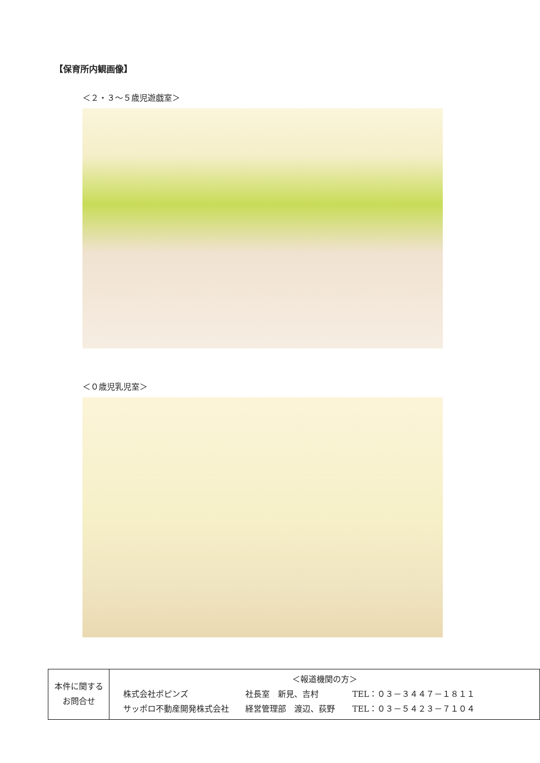【保育所内観画像】
＜２・３～５歳児遊戯室＞
＜０歳児乳児室＞
| 本件に関する お問合せ | ＜報道機関の方＞ 株式会社ポピンズ 社長室 新見、吉村 TEL：０３－３４４７－１８１１ サッポロ不動産開発株式会社 経営管理部 渡辺、荻野 TEL：０３－５４２３－７１０４ |